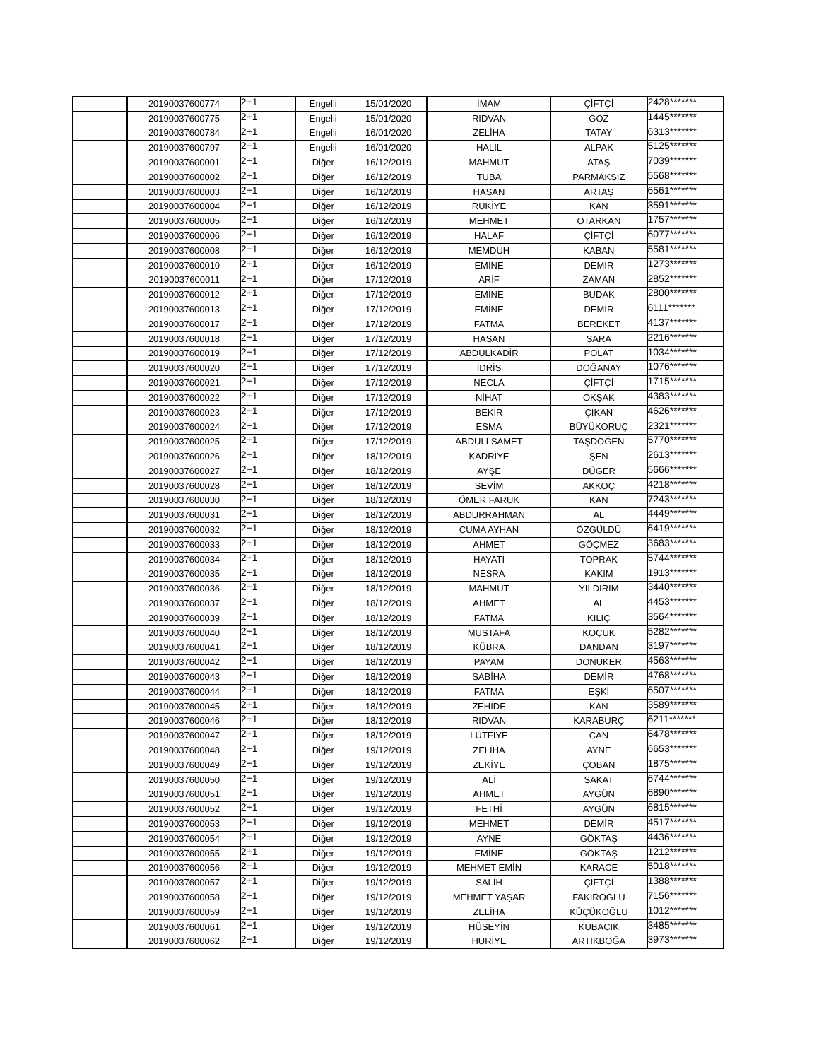| | 20190037600774 | 2+1 | Engelli | 15/01/2020 | İMAM | ÇİFTÇİ | 2428******* |
| | 20190037600775 | 2+1 | Engelli | 15/01/2020 | RIDVAN | GÖZ | 1445******* |
| | 20190037600784 | 2+1 | Engelli | 16/01/2020 | ZELİHA | TATAY | 6313******* |
| | 20190037600797 | 2+1 | Engelli | 16/01/2020 | HALİL | ALPAK | 5125******* |
| | 20190037600001 | 2+1 | Diğer | 16/12/2019 | MAHMUT | ATAŞ | 7039******* |
| | 20190037600002 | 2+1 | Diğer | 16/12/2019 | TUBA | PARMAKSIZ | 5568******* |
| | 20190037600003 | 2+1 | Diğer | 16/12/2019 | HASAN | ARTAŞ | 6561******* |
| | 20190037600004 | 2+1 | Diğer | 16/12/2019 | RUKİYE | KAN | 3591******* |
| | 20190037600005 | 2+1 | Diğer | 16/12/2019 | MEHMET | OTARKAN | 1757******* |
| | 20190037600006 | 2+1 | Diğer | 16/12/2019 | HALAF | ÇİFTÇİ | 6077******* |
| | 20190037600008 | 2+1 | Diğer | 16/12/2019 | MEMDUH | KABAN | 5581******* |
| | 20190037600010 | 2+1 | Diğer | 16/12/2019 | EMİNE | DEMİR | 1273******* |
| | 20190037600011 | 2+1 | Diğer | 17/12/2019 | ARİF | ZAMAN | 2852******* |
| | 20190037600012 | 2+1 | Diğer | 17/12/2019 | EMİNE | BUDAK | 2800******* |
| | 20190037600013 | 2+1 | Diğer | 17/12/2019 | EMİNE | DEMİR | 6111******* |
| | 20190037600017 | 2+1 | Diğer | 17/12/2019 | FATMA | BEREKET | 4137******* |
| | 20190037600018 | 2+1 | Diğer | 17/12/2019 | HASAN | SARA | 2216******* |
| | 20190037600019 | 2+1 | Diğer | 17/12/2019 | ABDULKADİR | POLAT | 1034******* |
| | 20190037600020 | 2+1 | Diğer | 17/12/2019 | İDRİS | DOĞANAY | 1076******* |
| | 20190037600021 | 2+1 | Diğer | 17/12/2019 | NECLA | ÇİFTÇİ | 1715******* |
| | 20190037600022 | 2+1 | Diğer | 17/12/2019 | NİHAT | OKŞAK | 4383******* |
| | 20190037600023 | 2+1 | Diğer | 17/12/2019 | BEKİR | ÇIKAN | 4626******* |
| | 20190037600024 | 2+1 | Diğer | 17/12/2019 | ESMA | BÜYÜKORUÇ | 2321******* |
| | 20190037600025 | 2+1 | Diğer | 17/12/2019 | ABDULLSAMET | TAŞDÖĞEN | 5770******* |
| | 20190037600026 | 2+1 | Diğer | 18/12/2019 | KADRİYE | ŞEN | 2613******* |
| | 20190037600027 | 2+1 | Diğer | 18/12/2019 | AYŞE | DÜGER | 5666******* |
| | 20190037600028 | 2+1 | Diğer | 18/12/2019 | SEVİM | AKKOÇ | 4218******* |
| | 20190037600030 | 2+1 | Diğer | 18/12/2019 | ÖMER FARUK | KAN | 7243******* |
| | 20190037600031 | 2+1 | Diğer | 18/12/2019 | ABDURRAHMAN | AL | 4449******* |
| | 20190037600032 | 2+1 | Diğer | 18/12/2019 | CUMA AYHAN | ÖZGÜLDÜ | 6419******* |
| | 20190037600033 | 2+1 | Diğer | 18/12/2019 | AHMET | GÖÇMEZ | 3683******* |
| | 20190037600034 | 2+1 | Diğer | 18/12/2019 | HAYATİ | TOPRAK | 5744******* |
| | 20190037600035 | 2+1 | Diğer | 18/12/2019 | NESRA | KAKIM | 1913******* |
| | 20190037600036 | 2+1 | Diğer | 18/12/2019 | MAHMUT | YILDIRIM | 3440******* |
| | 20190037600037 | 2+1 | Diğer | 18/12/2019 | AHMET | AL | 4453******* |
| | 20190037600039 | 2+1 | Diğer | 18/12/2019 | FATMA | KILIÇ | 3564******* |
| | 20190037600040 | 2+1 | Diğer | 18/12/2019 | MUSTAFA | KOÇUK | 5282******* |
| | 20190037600041 | 2+1 | Diğer | 18/12/2019 | KÜBRA | DANDAN | 3197******* |
| | 20190037600042 | 2+1 | Diğer | 18/12/2019 | PAYAM | DONUKER | 4563******* |
| | 20190037600043 | 2+1 | Diğer | 18/12/2019 | SABİHA | DEMİR | 4768******* |
| | 20190037600044 | 2+1 | Diğer | 18/12/2019 | FATMA | EŞKİ | 6507******* |
| | 20190037600045 | 2+1 | Diğer | 18/12/2019 | ZEHİDE | KAN | 3589******* |
| | 20190037600046 | 2+1 | Diğer | 18/12/2019 | RIDVAN | KARABURÇ | 6211******* |
| | 20190037600047 | 2+1 | Diğer | 18/12/2019 | LÜTFİYE | CAN | 6478******* |
| | 20190037600048 | 2+1 | Diğer | 19/12/2019 | ZELİHA | AYNE | 6653******* |
| | 20190037600049 | 2+1 | Diğer | 19/12/2019 | ZEKİYE | ÇOBAN | 1875******* |
| | 20190037600050 | 2+1 | Diğer | 19/12/2019 | ALİ | SAKAT | 6744******* |
| | 20190037600051 | 2+1 | Diğer | 19/12/2019 | AHMET | AYGÜN | 6890******* |
| | 20190037600052 | 2+1 | Diğer | 19/12/2019 | FETHİ | AYGÜN | 6815******* |
| | 20190037600053 | 2+1 | Diğer | 19/12/2019 | MEHMET | DEMİR | 4517******* |
| | 20190037600054 | 2+1 | Diğer | 19/12/2019 | AYNE | GÖKTAŞ | 4436******* |
| | 20190037600055 | 2+1 | Diğer | 19/12/2019 | EMİNE | GÖKTAŞ | 1212******* |
| | 20190037600056 | 2+1 | Diğer | 19/12/2019 | MEHMET EMİN | KARACE | 5018******* |
| | 20190037600057 | 2+1 | Diğer | 19/12/2019 | SALİH | ÇİFTÇİ | 1388******* |
| | 20190037600058 | 2+1 | Diğer | 19/12/2019 | MEHMET YAŞAR | FAKİROĞLU | 7156******* |
| | 20190037600059 | 2+1 | Diğer | 19/12/2019 | ZELİHA | KÜÇÜKOĞLU | 1012******* |
| | 20190037600061 | 2+1 | Diğer | 19/12/2019 | HÜSEYİN | KUBACIK | 3485******* |
| | 20190037600062 | 2+1 | Diğer | 19/12/2019 | HURİYE | ARTIKBOĞA | 3973******* |